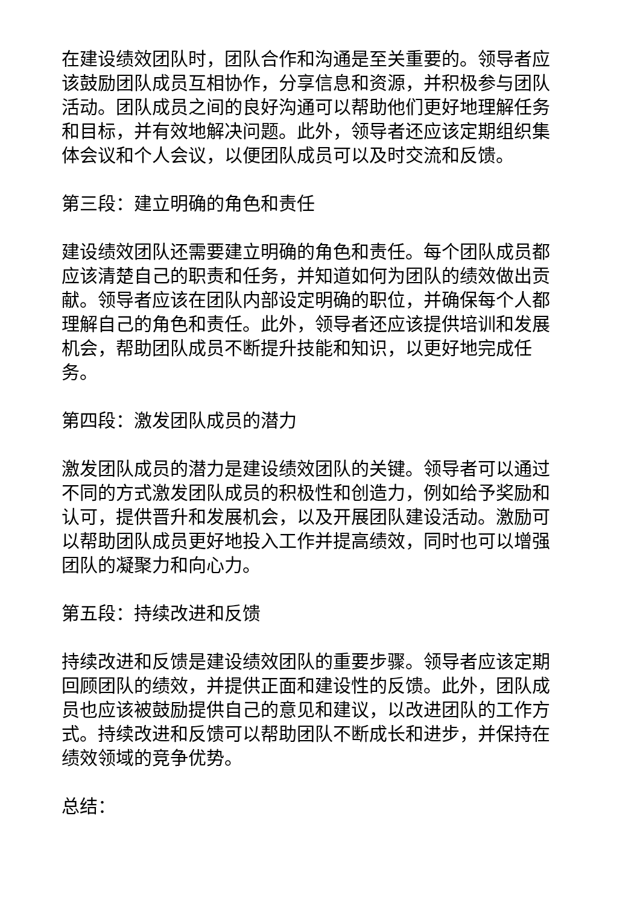在建设绩效团队时，团队合作和沟通是至关重要的。领导者应该鼓励团队成员互相协作，分享信息和资源，并积极参与团队活动。团队成员之间的良好沟通可以帮助他们更好地理解任务和目标，并有效地解决问题。此外，领导者还应该定期组织集体会议和个人会议，以便团队成员可以及时交流和反馈。
第三段：建立明确的角色和责任
建设绩效团队还需要建立明确的角色和责任。每个团队成员都应该清楚自己的职责和任务，并知道如何为团队的绩效做出贡献。领导者应该在团队内部设定明确的职位，并确保每个人都理解自己的角色和责任。此外，领导者还应该提供培训和发展机会，帮助团队成员不断提升技能和知识，以更好地完成任务。
第四段：激发团队成员的潜力
激发团队成员的潜力是建设绩效团队的关键。领导者可以通过不同的方式激发团队成员的积极性和创造力，例如给予奖励和认可，提供晋升和发展机会，以及开展团队建设活动。激励可以帮助团队成员更好地投入工作并提高绩效，同时也可以增强团队的凝聚力和向心力。
第五段：持续改进和反馈
持续改进和反馈是建设绩效团队的重要步骤。领导者应该定期回顾团队的绩效，并提供正面和建设性的反馈。此外，团队成员也应该被鼓励提供自己的意见和建议，以改进团队的工作方式。持续改进和反馈可以帮助团队不断成长和进步，并保持在绩效领域的竞争优势。
总结：